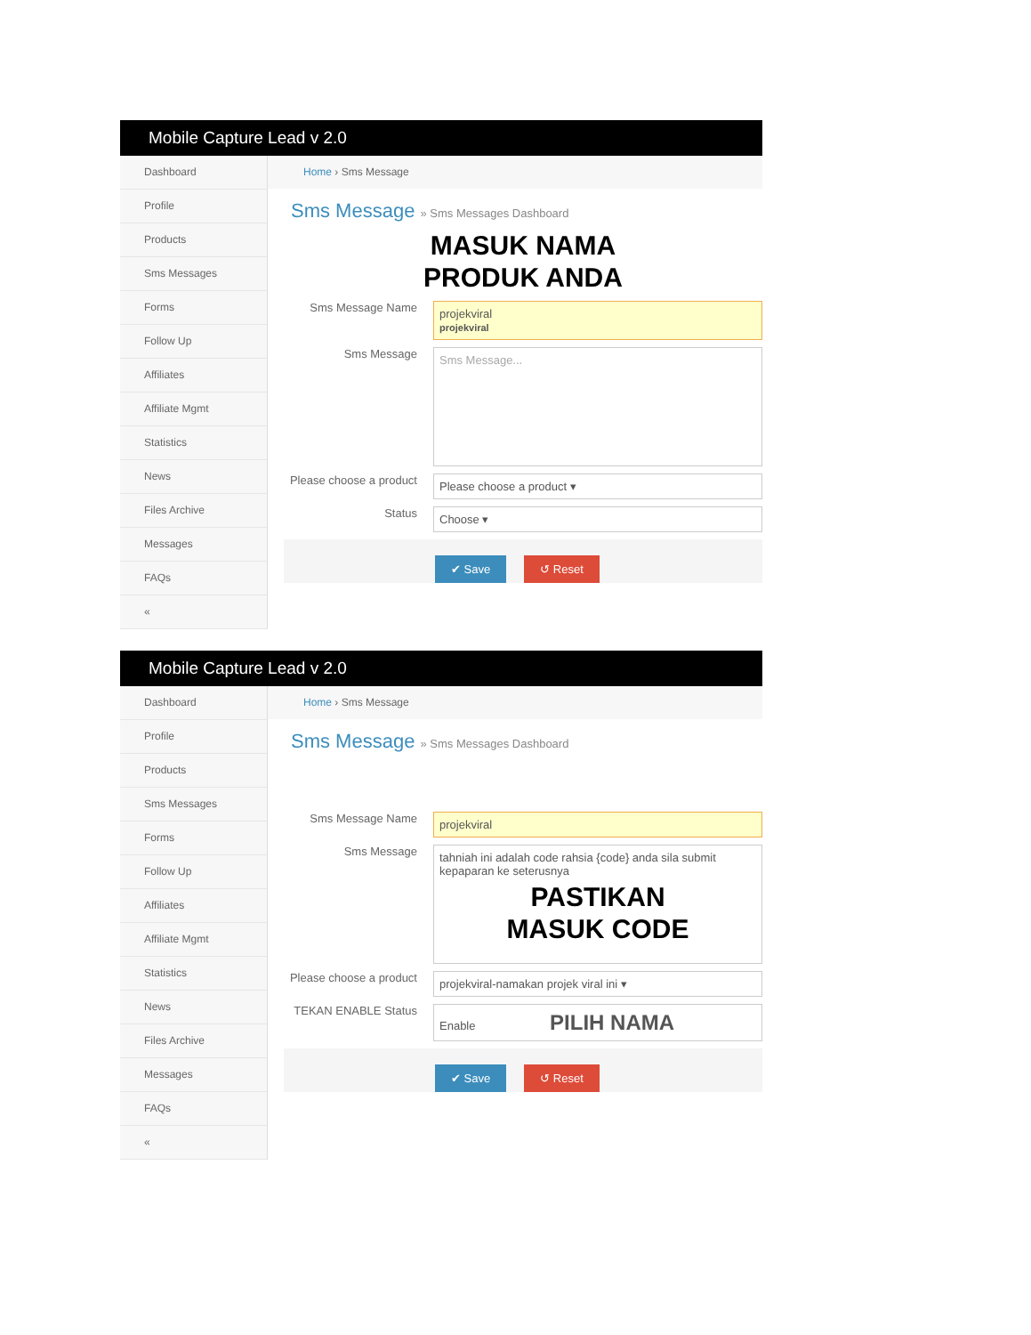Mobile Capture Lead v 2.0
Dashboard
Profile
Products
Sms Messages
Forms
Follow Up
Affiliates
Affiliate Mgmt
Statistics
News
Files Archive
Messages
FAQs
«
Home › Sms Message
Sms Message » Sms Messages Dashboard
MASUK NAMA
PRODUK ANDA
Sms Message Name
projekviral
projekviral
Sms Message
Sms Message...
Please choose a product
Please choose a product ▾
Status
Choose ▾
✔ Save ↺ Reset
Mobile Capture Lead v 2.0
Dashboard
Profile
Products
Sms Messages
Forms
Follow Up
Affiliates
Affiliate Mgmt
Statistics
News
Files Archive
Messages
FAQs
«
Home › Sms Message
Sms Message » Sms Messages Dashboard
Sms Message Name
projekviral
Sms Message
tahniah ini adalah code rahsia {code} anda sila submit kepaparan ke seterusnya
PASTIKAN
MASUK CODE
Please choose a product
projekviral-namakan projek viral ini ▾
TEKAN ENABLE Status
Enable PILIH NAMA
✔ Save ↺ Reset